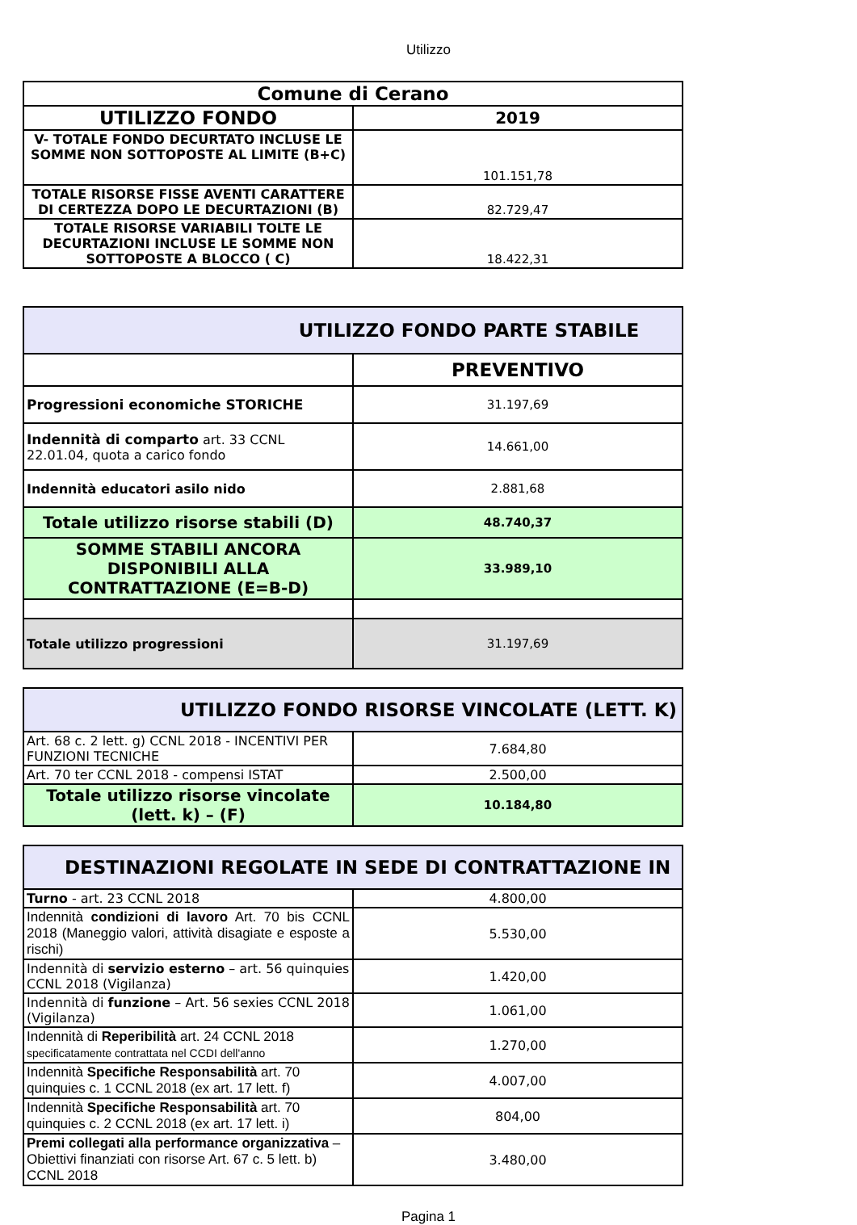Utilizzo
| Comune di Cerano | |
| --- | --- |
| UTILIZZO FONDO | 2019 |
| V- TOTALE FONDO DECURTATO INCLUSE LE SOMME NON SOTTOPOSTE AL LIMITE (B+C) | 101.151,78 |
| TOTALE RISORSE FISSE AVENTI CARATTERE DI CERTEZZA DOPO LE DECURTAZIONI (B) | 82.729,47 |
| TOTALE RISORSE VARIABILI TOLTE LE DECURTAZIONI INCLUSE LE SOMME NON SOTTOPOSTE A BLOCCO ( C) | 18.422,31 |
| UTILIZZO FONDO PARTE STABILE | |
| --- | --- |
| | PREVENTIVO |
| Progressioni economiche STORICHE | 31.197,69 |
| Indennità di comparto art. 33 CCNL 22.01.04, quota a carico fondo | 14.661,00 |
| Indennità educatori asilo nido | 2.881,68 |
| Totale utilizzo risorse stabili (D) | 48.740,37 |
| SOMME STABILI ANCORA DISPONIBILI ALLA CONTRATTAZIONE (E=B-D) | 33.989,10 |
| Totale utilizzo progressioni | 31.197,69 |
| UTILIZZO FONDO RISORSE VINCOLATE (LETT. K) | |
| --- | --- |
| Art. 68 c. 2 lett. g) CCNL 2018 - INCENTIVI PER FUNZIONI TECNICHE | 7.684,80 |
| Art. 70 ter CCNL 2018 - compensi ISTAT | 2.500,00 |
| Totale utilizzo risorse vincolate (lett. k) – (F) | 10.184,80 |
| DESTINAZIONI REGOLATE IN SEDE DI CONTRATTAZIONE IN | |
| --- | --- |
| Turno - art. 23 CCNL 2018 | 4.800,00 |
| Indennità condizioni di lavoro Art. 70 bis CCNL 2018 (Maneggio valori, attività disagiate e esposte a rischi) | 5.530,00 |
| Indennità di servizio esterno – art. 56 quinquies CCNL 2018 (Vigilanza) | 1.420,00 |
| Indennità di funzione – Art. 56 sexies CCNL 2018 (Vigilanza) | 1.061,00 |
| Indennità di Reperibilità art. 24 CCNL 2018 specificatamente contrattata nel CCDI dell'anno | 1.270,00 |
| Indennità Specifiche Responsabilità art. 70 quinquies c. 1 CCNL 2018 (ex art. 17 lett. f) | 4.007,00 |
| Indennità Specifiche Responsabilità art. 70 quinquies c. 2 CCNL 2018 (ex art. 17 lett. i) | 804,00 |
| Premi collegati alla performance organizzativa – Obiettivi finanziati con risorse Art. 67 c. 5 lett. b) CCNL 2018 | 3.480,00 |
Pagina 1